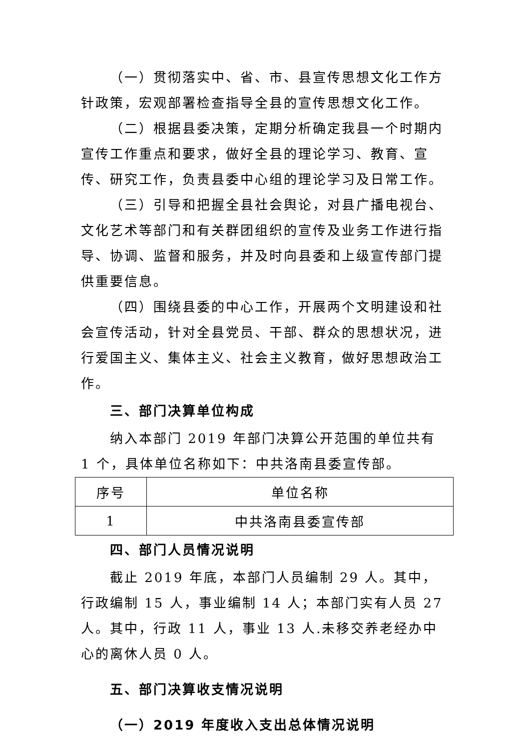（一）贯彻落实中、省、市、县宣传思想文化工作方针政策，宏观部署检查指导全县的宣传思想文化工作。
（二）根据县委决策，定期分析确定我县一个时期内宣传工作重点和要求，做好全县的理论学习、教育、宣传、研究工作，负责县委中心组的理论学习及日常工作。
（三）引导和把握全县社会舆论，对县广播电视台、文化艺术等部门和有关群团组织的宣传及业务工作进行指导、协调、监督和服务，并及时向县委和上级宣传部门提供重要信息。
（四）围绕县委的中心工作，开展两个文明建设和社会宣传活动，针对全县党员、干部、群众的思想状况，进行爱国主义、集体主义、社会主义教育，做好思想政治工作。
三、部门决算单位构成
纳入本部门 2019 年部门决算公开范围的单位共有 1 个，具体单位名称如下：中共洛南县委宣传部。
| 序号 | 单位名称 |
| 1 | 中共洛南县委宣传部 |
四、部门人员情况说明
截止 2019 年底，本部门人员编制 29 人。其中，行政编制 15 人，事业编制 14 人；本部门实有人员 27 人。其中，行政 11 人，事业 13 人.未移交养老经办中心的离休人员 0 人。
五、部门决算收支情况说明
（一）2019 年度收入支出总体情况说明